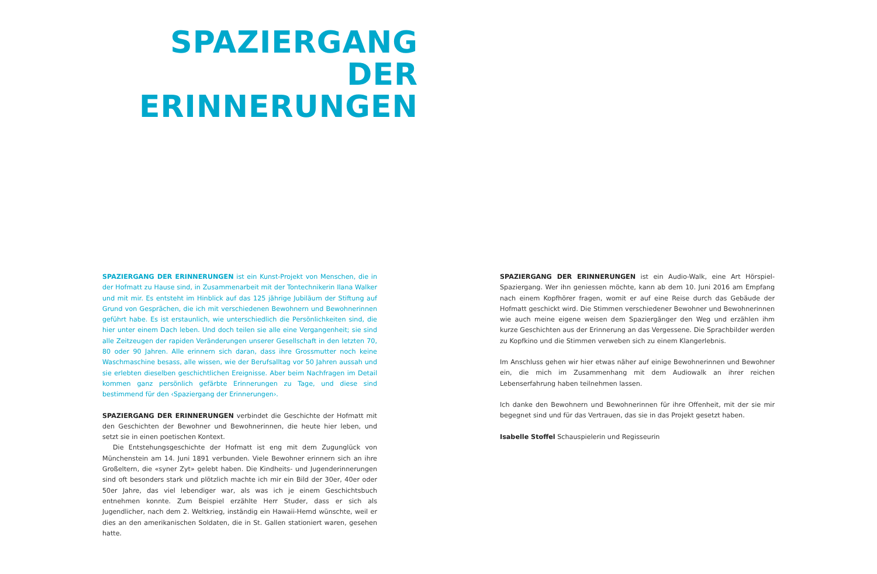SPAZIERGANG DER ERINNERUNGEN
SPAZIERGANG DER ERINNERUNGEN ist ein Kunst-Projekt von Menschen, die in der Hofmatt zu Hause sind, in Zusammenarbeit mit der Tontechnikerin Ilana Walker und mit mir. Es entsteht im Hinblick auf das 125 jährige Jubiläum der Stiftung auf Grund von Gesprächen, die ich mit verschiedenen Bewohnern und Bewohnerinnen geführt habe. Es ist erstaunlich, wie unterschiedlich die Persönlichkeiten sind, die hier unter einem Dach leben. Und doch teilen sie alle eine Vergangenheit; sie sind alle Zeitzeugen der rapiden Veränderungen unserer Gesellschaft in den letzten 70, 80 oder 90 Jahren. Alle erinnern sich daran, dass ihre Grossmutter noch keine Waschmaschine besass, alle wissen, wie der Berufsalltag vor 50 Jahren aussah und sie erlebten dieselben geschichtlichen Ereignisse. Aber beim Nachfragen im Detail kommen ganz persönlich gefärbte Erinnerungen zu Tage, und diese sind bestimmend für den ‹Spaziergang der Erinnerungen›.
SPAZIERGANG DER ERINNERUNGEN verbindet die Geschichte der Hofmatt mit den Geschichten der Bewohner und Bewohnerinnen, die heute hier leben, und setzt sie in einen poetischen Kontext.
Die Entstehungsgeschichte der Hofmatt ist eng mit dem Zugunglück von Münchenstein am 14. Juni 1891 verbunden. Viele Bewohner erinnern sich an ihre Großeltern, die «syner Zyt» gelebt haben. Die Kindheits- und Jugenderinnerungen sind oft besonders stark und plötzlich machte ich mir ein Bild der 30er, 40er oder 50er Jahre, das viel lebendiger war, als was ich je einem Geschichtsbuch entnehmen konnte. Zum Beispiel erzählte Herr Studer, dass er sich als Jugendlicher, nach dem 2. Weltkrieg, inständig ein Hawaii-Hemd wünschte, weil er dies an den amerikanischen Soldaten, die in St. Gallen stationiert waren, gesehen hatte.
SPAZIERGANG DER ERINNERUNGEN ist ein Audio-Walk, eine Art Hörspiel- Spaziergang. Wer ihn geniessen möchte, kann ab dem 10. Juni 2016 am Empfang nach einem Kopfhörer fragen, womit er auf eine Reise durch das Gebäude der Hofmatt geschickt wird. Die Stimmen verschiedener Bewohner und Bewohnerinnen wie auch meine eigene weisen dem Spaziergänger den Weg und erzählen ihm kurze Geschichten aus der Erinnerung an das Vergessene. Die Sprachbilder werden zu Kopfkino und die Stimmen verweben sich zu einem Klangerlebnis.
Im Anschluss gehen wir hier etwas näher auf einige Bewohnerinnen und Bewohner ein, die mich im Zusammenhang mit dem Audiowalk an ihrer reichen Lebenserfahrung haben teilnehmen lassen.
Ich danke den Bewohnern und Bewohnerinnen für ihre Offenheit, mit der sie mir begegnet sind und für das Vertrauen, das sie in das Projekt gesetzt haben.
Isabelle Stoffel Schauspielerin und Regisseurin